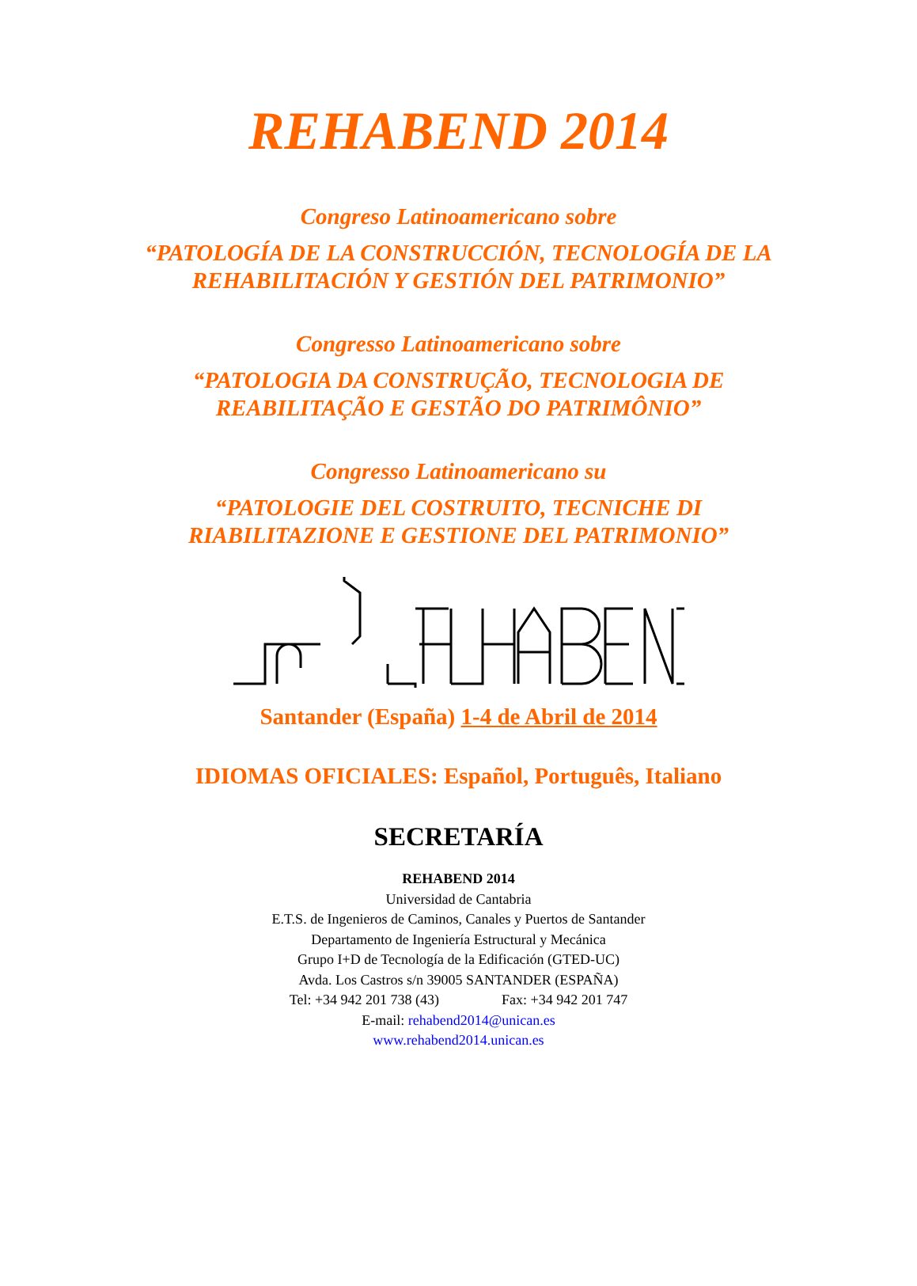REHABEND 2014
Congreso Latinoamericano sobre
“PATOLOGÍA DE LA CONSTRUCCIÓN, TECNOLOGÍA DE LA
REHABILITACIÓN Y GESTIÓN DEL PATRIMONIO”
Congresso Latinoamericano sobre
“PATOLOGIA DA CONSTRUÇÃO, TECNOLOGIA DE
REABILITAÇÃO E GESTÃO DO PATRIMÔNIO”
Congresso Latinoamericano su
“PATOLOGIE DEL COSTRUITO, TECNICHE DI
RIABILITAZIONE E GESTIONE DEL PATRIMONIO”
Santander (España) 1-4 de Abril de 2014
IDIOMAS OFICIALES: Español, Português, Italiano
SECRETARÍA
REHABEND 2014
Universidad de Cantabria
E.T.S. de Ingenieros de Caminos, Canales y Puertos de Santander
Departamento de Ingeniería Estructural y Mecánica
Grupo I+D de Tecnología de la Edificación (GTED-UC)
Avda. Los Castros s/n 39005 SANTANDER (ESPAÑA)
Tel: +34 942 201 738 (43) Fax: +34 942 201 747
E-mail: rehabend2014@unican.es
www.rehabend2014.unican.es